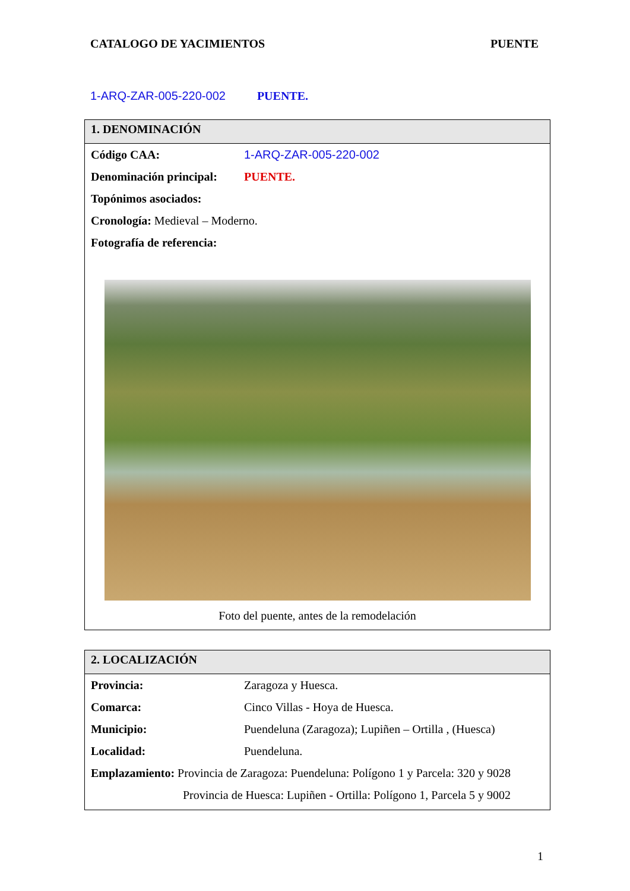CATALOGO DE YACIMIENTOS PUENTE
1-ARQ-ZAR-005-220-002 PUENTE.
1. DENOMINACIÓN
Código CAA: 1-ARQ-ZAR-005-220-002
Denominación principal: PUENTE.
Topónimos asociados:
Cronología: Medieval – Moderno.
Fotografía de referencia:
Foto del puente, antes de la remodelación
2. LOCALIZACIÓN
Provincia: Zaragoza y Huesca.
Comarca: Cinco Villas - Hoya de Huesca.
Municipio: Puendeluna (Zaragoza); Lupiñen – Ortilla , (Huesca)
Localidad: Puendeluna.
Emplazamiento: Provincia de Zaragoza: Puendeluna: Polígono 1 y Parcela: 320 y 9028
Provincia de Huesca: Lupiñen - Ortilla: Polígono 1, Parcela 5 y 9002
1